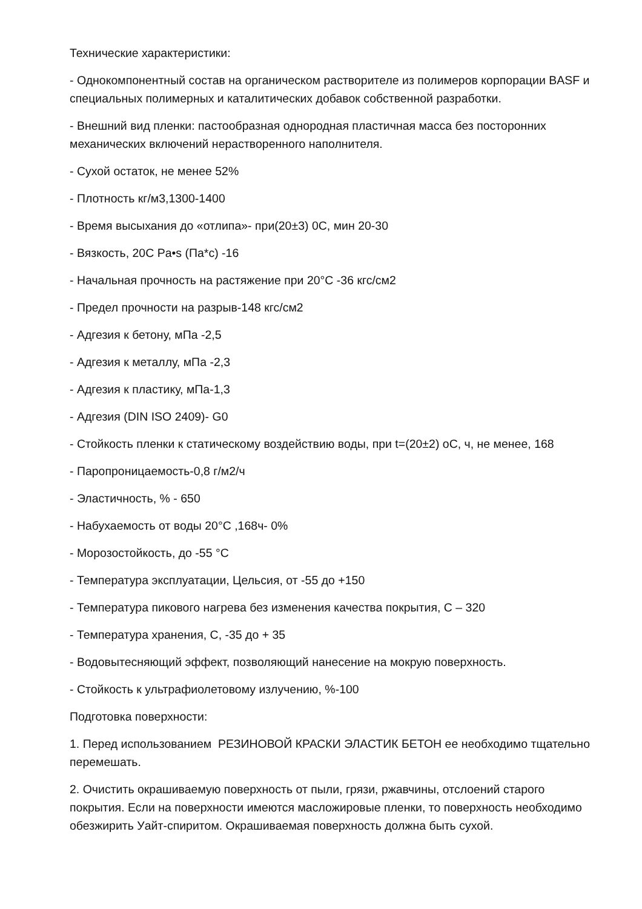Технические характеристики:
- Однокомпонентный состав на органическом растворителе из полимеров корпорации BASF и специальных полимерных и каталитических добавок собственной разработки.
- Внешний вид пленки: пастообразная однородная пластичная масса без посторонних механических включений нерастворенного наполнителя.
- Сухой остаток, не менее 52%
- Плотность кг/м3,1300-1400
- Время высыхания до «отлипа»- при(20±3) 0С, мин 20-30
- Вязкость, 20С Pa•s (Па*с) -16
- Начальная прочность на растяжение при 20°С -36 кгс/см2
- Предел прочности на разрыв-148 кгс/см2
- Адгезия к бетону, мПа -2,5
- Адгезия к металлу, мПа -2,3
- Адгезия к пластику, мПа-1,3
- Адгезия (DIN ISO 2409)- G0
- Стойкость пленки к статическому воздействию воды, при t=(20±2) оС, ч, не менее, 168
- Паропроницаемость-0,8 г/м2/ч
- Эластичность, % - 650
- Набухаемость от воды 20°С ,168ч- 0%
- Морозостойкость, до -55 °С
- Температура эксплуатации, Цельсия, от -55 до +150
- Температура пикового нагрева без изменения качества покрытия, С – 320
- Температура хранения, С, -35 до + 35
- Водовытесняющий эффект, позволяющий нанесение на мокрую поверхность.
- Стойкость к ультрафиолетовому излучению, %-100
Подготовка поверхности:
1. Перед использованием РЕЗИНОВОЙ КРАСКИ ЭЛАСТИК БЕТОН ее необходимо тщательно перемешать.
2. Очистить окрашиваемую поверхность от пыли, грязи, ржавчины, отслоений старого покрытия. Если на поверхности имеются масложировые пленки, то поверхность необходимо обезжирить Уайт-спиритом. Окрашиваемая поверхность должна быть сухой.